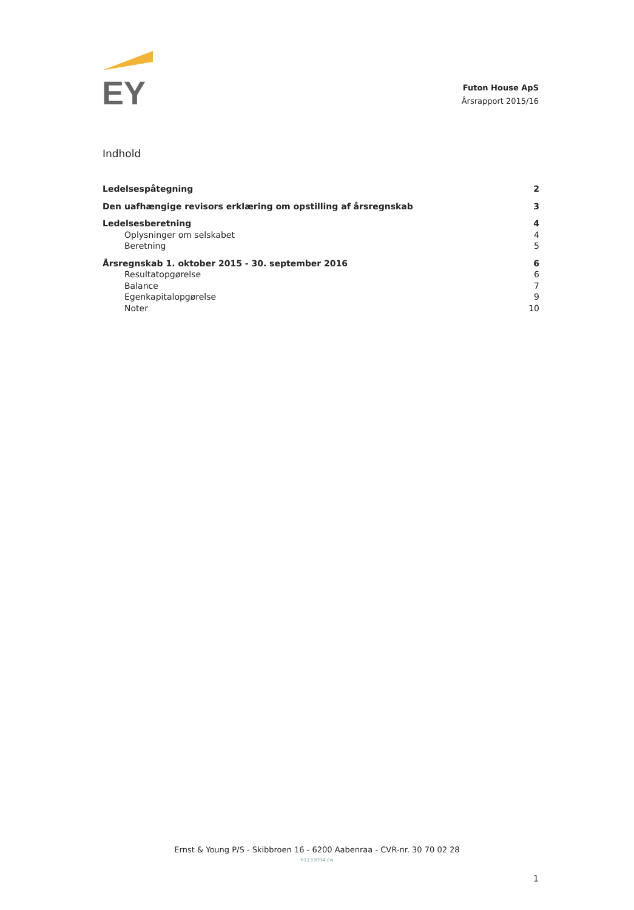EY
Futon House ApS
Årsrapport 2015/16
Indhold
Ledelsespåtegning 2
Den uafhængige revisors erklæring om opstilling af årsregnskab 3
Ledelsesberetning 4
Oplysninger om selskabet 4
Beretning 5
Årsregnskab 1. oktober 2015 - 30. september 2016 6
Resultatopgørelse 6
Balance 7
Egenkapitalopgørelse 9
Noter 10
Ernst & Young P/S - Skibbroen 16 - 6200 Aabenraa - CVR-nr. 30 70 02 28
61133094.cw
1